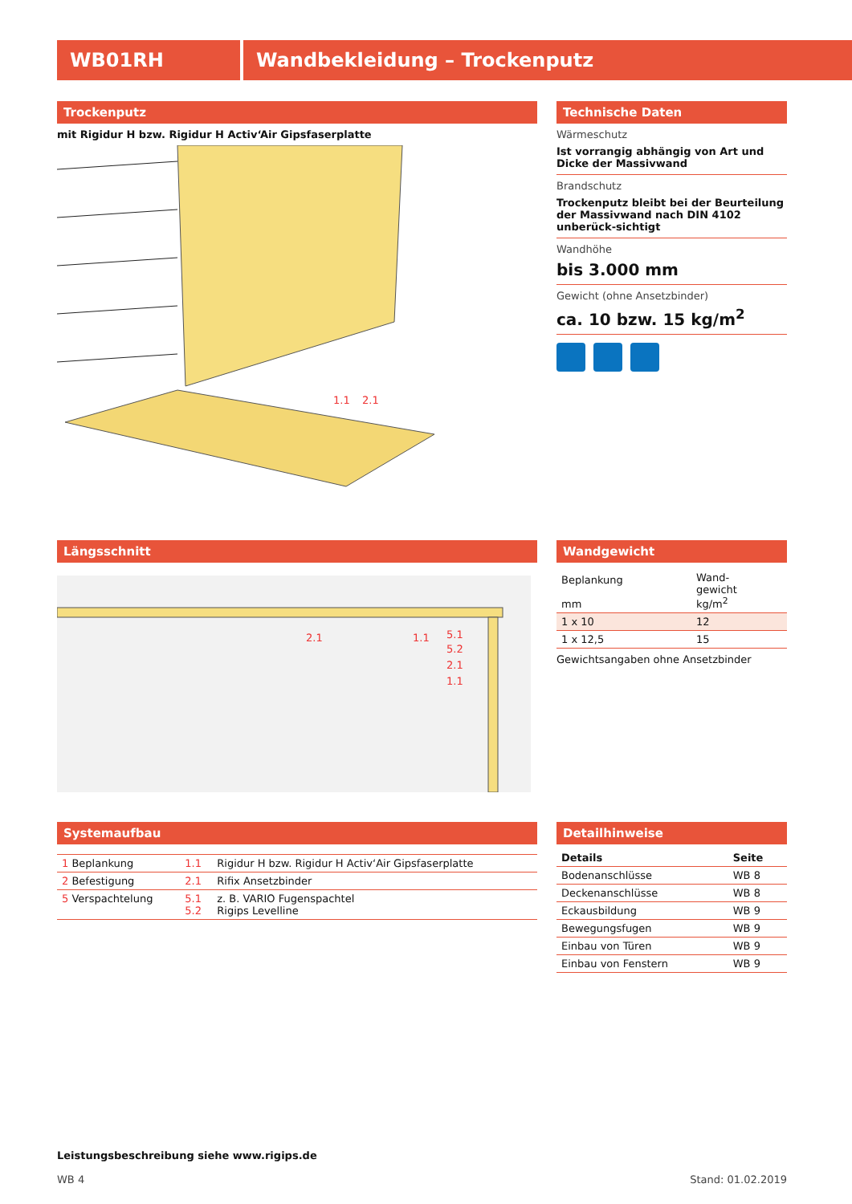WB01RH Wandbekleidung – Trockenputz
Trockenputz
mit Rigidur H bzw. Rigidur H Activ‘Air Gipsfaserplatte
1.1
2.1
Technische Daten
Wärmeschutz
Ist vorrangig abhängig von Art und Dicke der Massivwand
Brandschutz
Trockenputz bleibt bei der Beurteilung der Massivwand nach DIN 4102 unberück-sichtigt
Wandhöhe
bis 3.000 mm
Gewicht (ohne Ansetzbinder)
ca. 10 bzw. 15 kg/m<sup>2</sup>
Längsschnitt
2.1
1.1
5.1
5.2
2.1
1.1
Wandgewicht
| Beplankung mm | Wand- gewicht kg/m<sup>2</sup> |
| --- | --- |
| 1 x 10 | 12 |
| 1 x 12,5 | 15 |
Gewichtsangaben ohne Ansetzbinder
Systemaufbau
| 1 Beplankung | 1.1 | Rigidur H bzw. Rigidur H Activ‘Air Gipsfaserplatte |
| 2 Befestigung | 2.1 | Rifix Ansetzbinder |
| 5 Verspachtelung | 5.1 5.2 | z. B. VARIO Fugenspachtel Rigips Levelline |
Detailhinweise
| Details | Seite |
| --- | --- |
| Bodenanschlüsse | WB 8 |
| Deckenanschlüsse | WB 8 |
| Eckausbildung | WB 9 |
| Bewegungsfugen | WB 9 |
| Einbau von Türen | WB 9 |
| Einbau von Fenstern | WB 9 |
Leistungsbeschreibung siehe www.rigips.de
WB 4 Stand: 01.02.2019